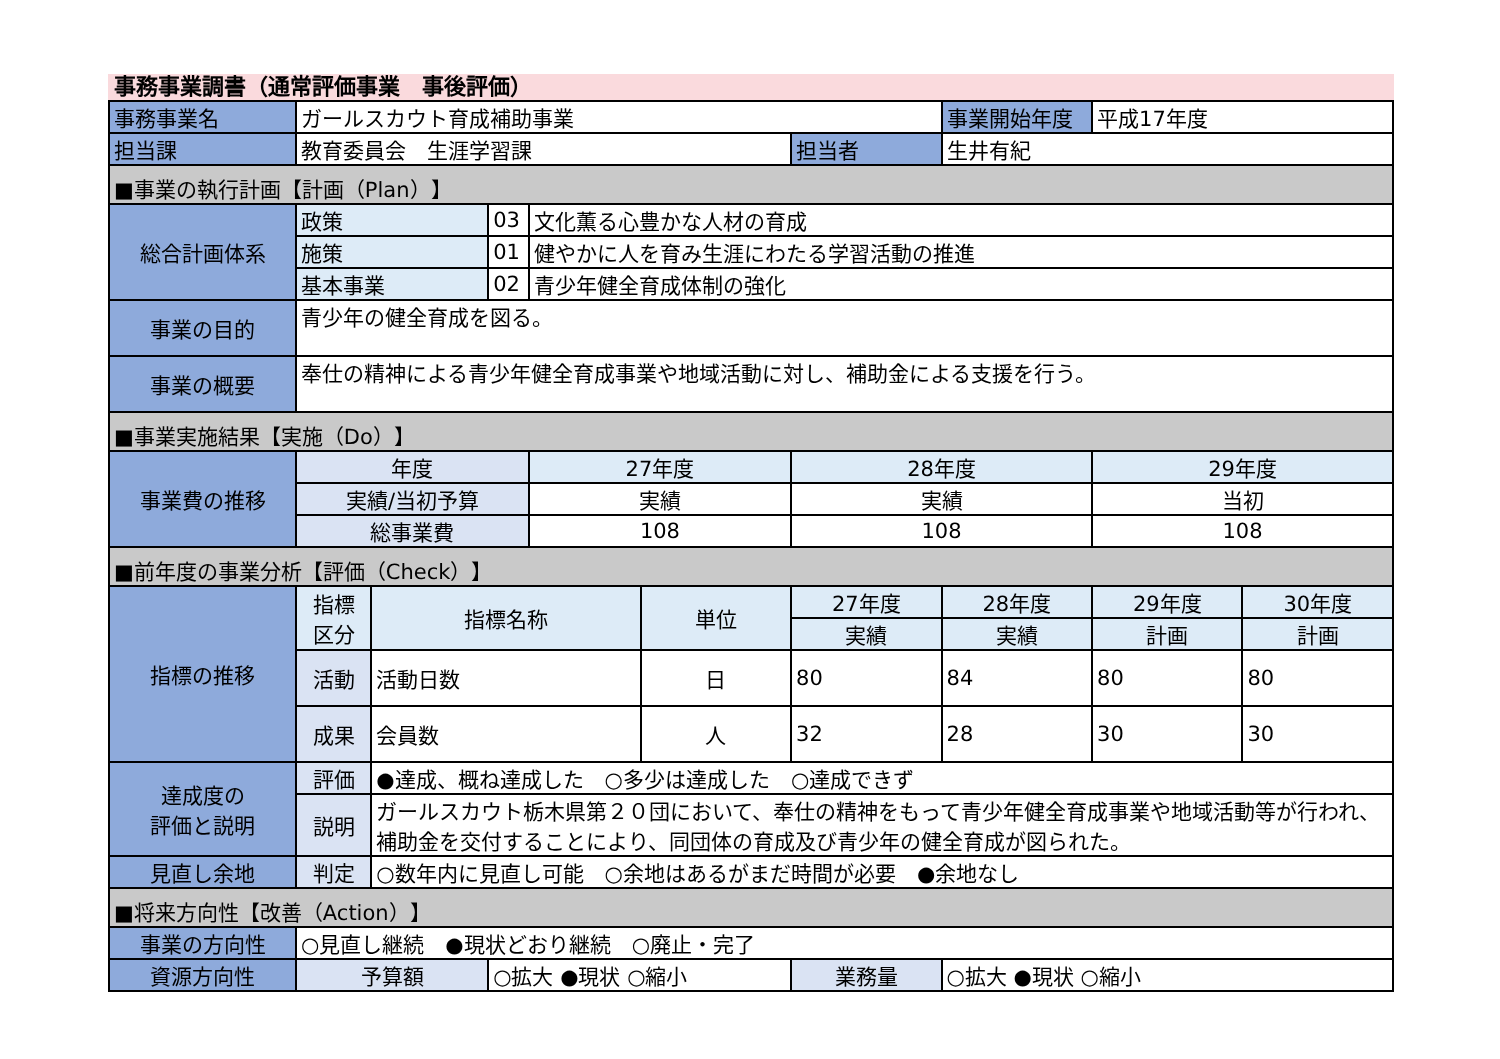事務事業調書（通常評価事業　事後評価）
| 事務事業名 | ガールスカウト育成補助事業 | | | | | | 事業開始年度 | 平成17年度 | |
| 担当課 | 教育委員会 生涯学習課 | | | | | 担当者 | 生井有紀 | | |
| ■事業の執行計画【計画（Plan）】 | | | | | | | | | |
| 総合計画体系 | 政策 | | 03 | 文化薫る心豊かな人材の育成 | | | | | |
| | 施策 | | 01 | 健やかに人を育み生涯にわたる学習活動の推進 | | | | | |
| | 基本事業 | | 02 | 青少年健全育成体制の強化 | | | | | |
| 事業の目的 | 青少年の健全育成を図る。 | | | | | | | | |
| 事業の概要 | 奉仕の精神による青少年健全育成事業や地域活動に対し、補助金による支援を行う。 | | | | | | | | |
| ■事業実施結果【実施（Do）】 | | | | | | | | | |
| 事業費の推移 | 年度 | | | 27年度 | | 28年度 | | 29年度 | |
| | 実績/当初予算 | | | 実績 | | 実績 | | 当初 | |
| | 総事業費 | | | 108 | | 108 | | 108 | |
| ■前年度の事業分析【評価（Check）】 | | | | | | | | | |
| 指標の推移 | 指標 区分 | 指標名称 | | | 単位 | 27年度 | 28年度 | 29年度 | 30年度 |
| | | | | | | 実績 | 実績 | 計画 | 計画 |
| | 活動 | 活動日数 | | | 日 | 80 | 84 | 80 | 80 |
| | 成果 | 会員数 | | | 人 | 32 | 28 | 30 | 30 |
| 達成度の 評価と説明 | 評価 | ●達成、概ね達成した ○多少は達成した ○達成できず | | | | | | | |
| | 説明 | ガールスカウト栃木県第２０団において、奉仕の精神をもって青少年健全育成事業や地域活動等が行われ、補助金を交付することにより、同団体の育成及び青少年の健全育成が図られた。 | | | | | | | |
| 見直し余地 | 判定 | ○数年内に見直し可能 ○余地はあるがまだ時間が必要 ●余地なし | | | | | | | |
| ■将来方向性【改善（Action）】 | | | | | | | | | |
| 事業の方向性 | ○見直し継続 ●現状どおり継続 ○廃止・完了 | | | | | | | | |
| 資源方向性 | 予算額 | | ○拡大 ●現状 ○縮小 | | | 業務量 | ○拡大 ●現状 ○縮小 | | |